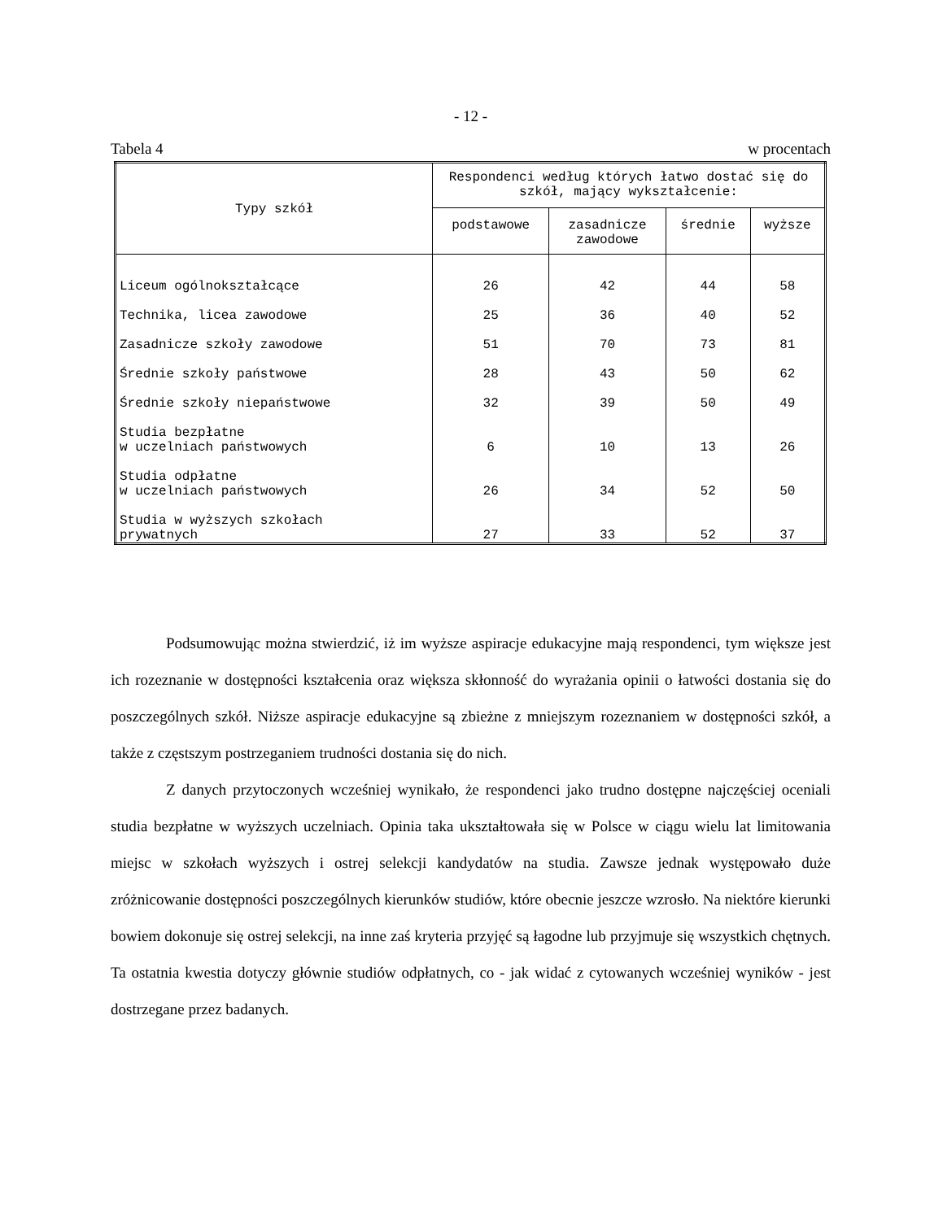- 12 -
Tabela 4 w procentach
| Typy szkół | Respondenci według których łatwo dostać się do szkół, mający wykształcenie: | | | |
| --- | --- | --- | --- | --- |
| | podstawowe | zasadnicze zawodowe | średnie | wyższe |
| Liceum ogólnokształcące | 26 | 42 | 44 | 58 |
| Technika, licea zawodowe | 25 | 36 | 40 | 52 |
| Zasadnicze szkoły zawodowe | 51 | 70 | 73 | 81 |
| Średnie szkoły państwowe | 28 | 43 | 50 | 62 |
| Średnie szkoły niepaństwowe | 32 | 39 | 50 | 49 |
| Studia bezpłatne w uczelniach państwowych | 6 | 10 | 13 | 26 |
| Studia odpłatne w uczelniach państwowych | 26 | 34 | 52 | 50 |
| Studia w wyższych szkołach prywatnych | 27 | 33 | 52 | 37 |
Podsumowując można stwierdzić, iż im wyższe aspiracje edukacyjne mają respondenci, tym większe jest ich rozeznanie w dostępności kształcenia oraz większa skłonność do wyrażania opinii o łatwości dostania się do poszczególnych szkół. Niższe aspiracje edukacyjne są zbieżne z mniejszym rozeznaniem w dostępności szkół, a także z częstszym postrzeganiem trudności dostania się do nich.
Z danych przytoczonych wcześniej wynikało, że respondenci jako trudno dostępne najczęściej oceniali studia bezpłatne w wyższych uczelniach. Opinia taka ukształtowała się w Polsce w ciągu wielu lat limitowania miejsc w szkołach wyższych i ostrej selekcji kandydatów na studia. Zawsze jednak występowało duże zróżnicowanie dostępności poszczególnych kierunków studiów, które obecnie jeszcze wzrosło. Na niektóre kierunki bowiem dokonuje się ostrej selekcji, na inne zaś kryteria przyjęć są łagodne lub przyjmuje się wszystkich chętnych. Ta ostatnia kwestia dotyczy głównie studiów odpłatnych, co - jak widać z cytowanych wcześniej wyników - jest dostrzegane przez badanych.